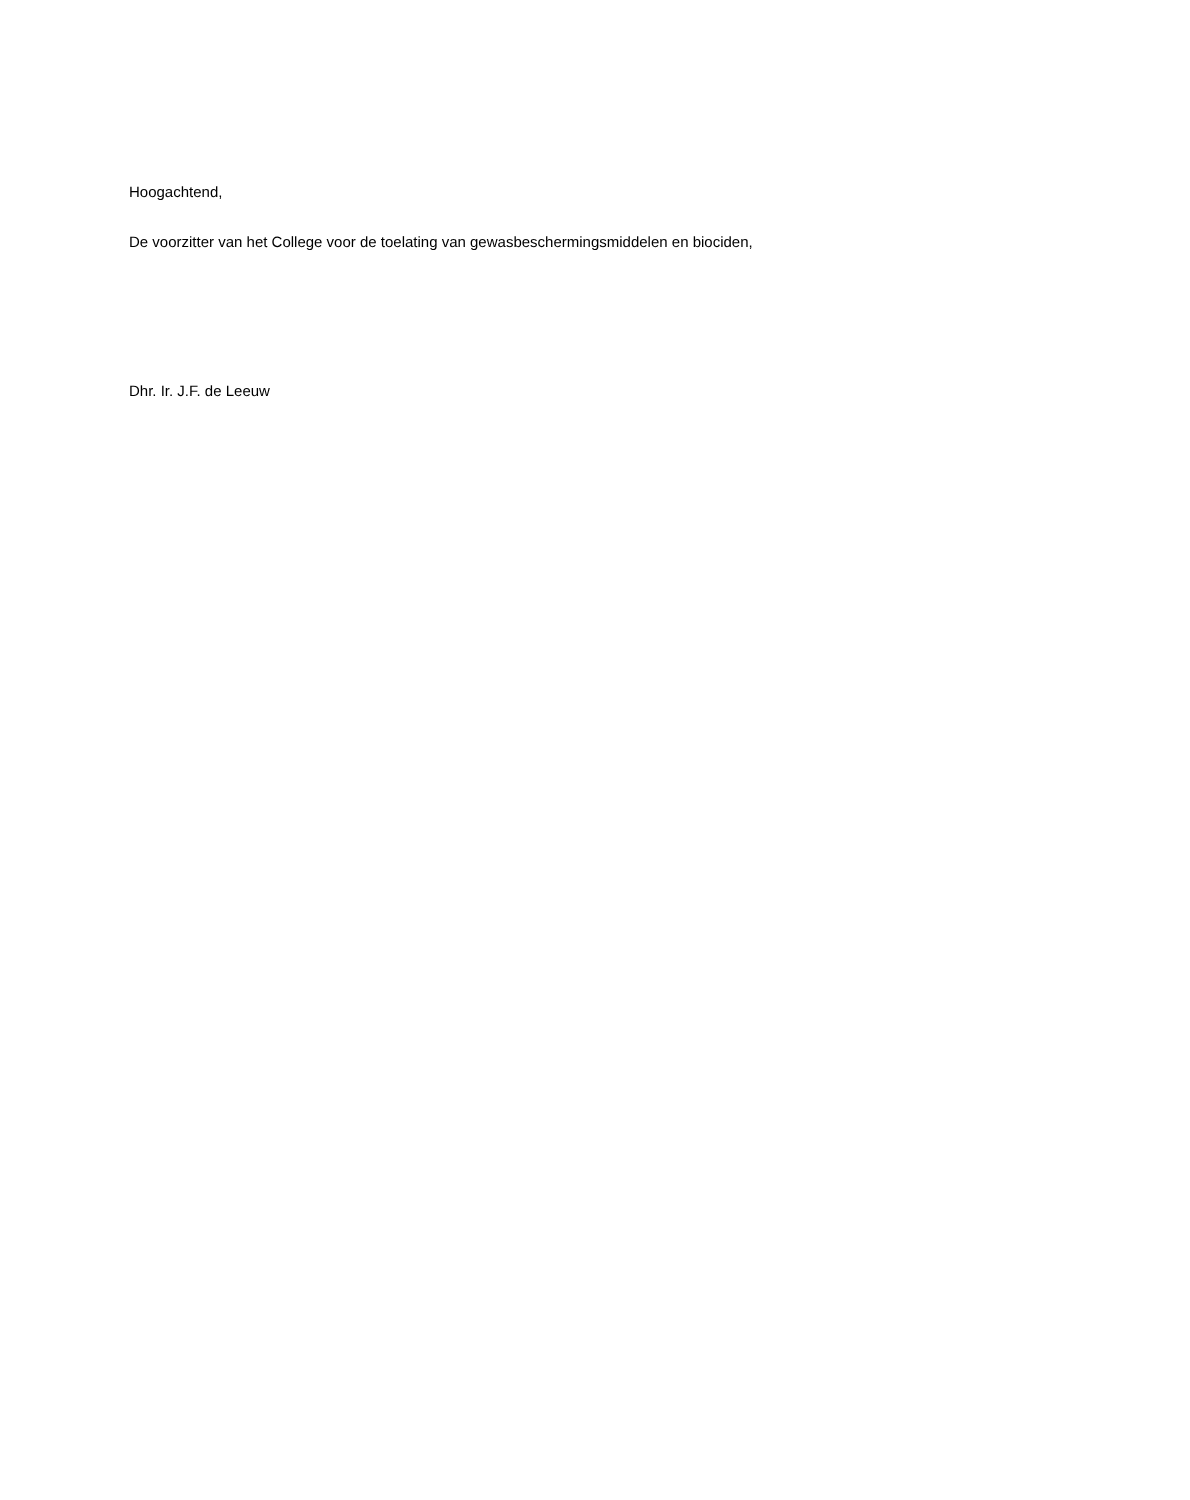Hoogachtend,
De voorzitter van het College voor de toelating van gewasbeschermingsmiddelen en biociden,
Dhr. Ir. J.F. de Leeuw